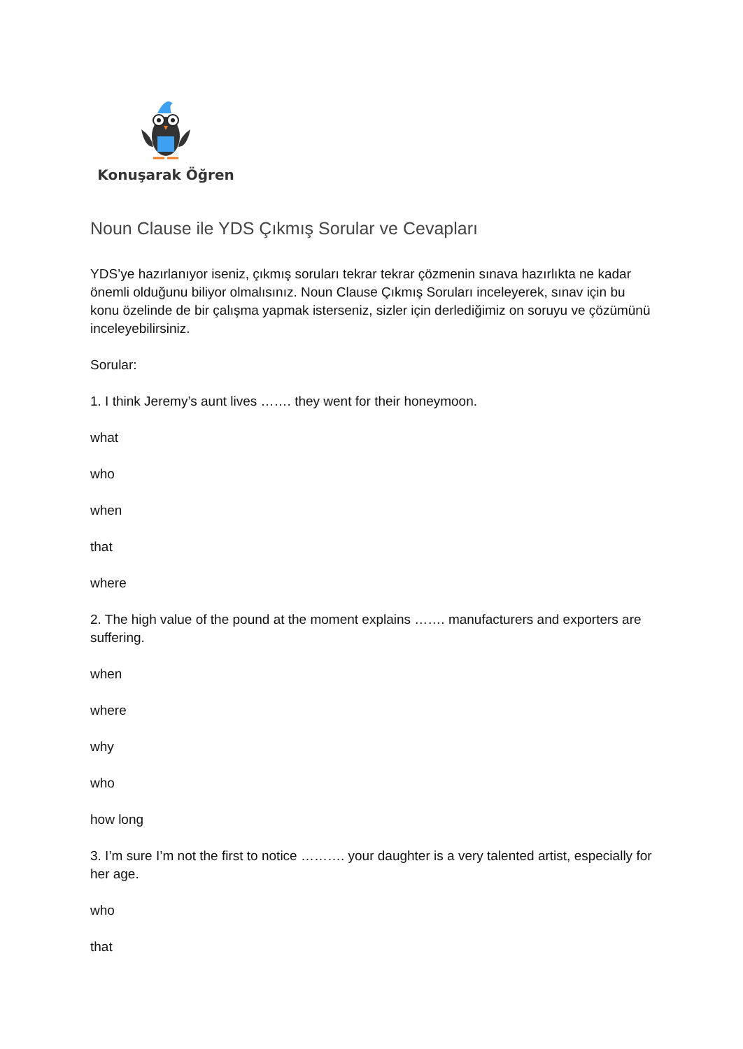Konuşarak Öğren
Noun Clause ile YDS Çıkmış Sorular ve Cevapları
YDS’ye hazırlanıyor iseniz, çıkmış soruları tekrar tekrar çözmenin sınava hazırlıkta ne kadar önemli olduğunu biliyor olmalısınız. Noun Clause Çıkmış Soruları inceleyerek, sınav için bu konu özelinde de bir çalışma yapmak isterseniz, sizler için derlediğimiz on soruyu ve çözümünü inceleyebilirsiniz.
Sorular:
1. I think Jeremy’s aunt lives ……. they went for their honeymoon.
what
who
when
that
where
2. The high value of the pound at the moment explains ……. manufacturers and exporters are suffering.
when
where
why
who
how long
3. I’m sure I’m not the first to notice ………. your daughter is a very talented artist, especially for her age.
who
that